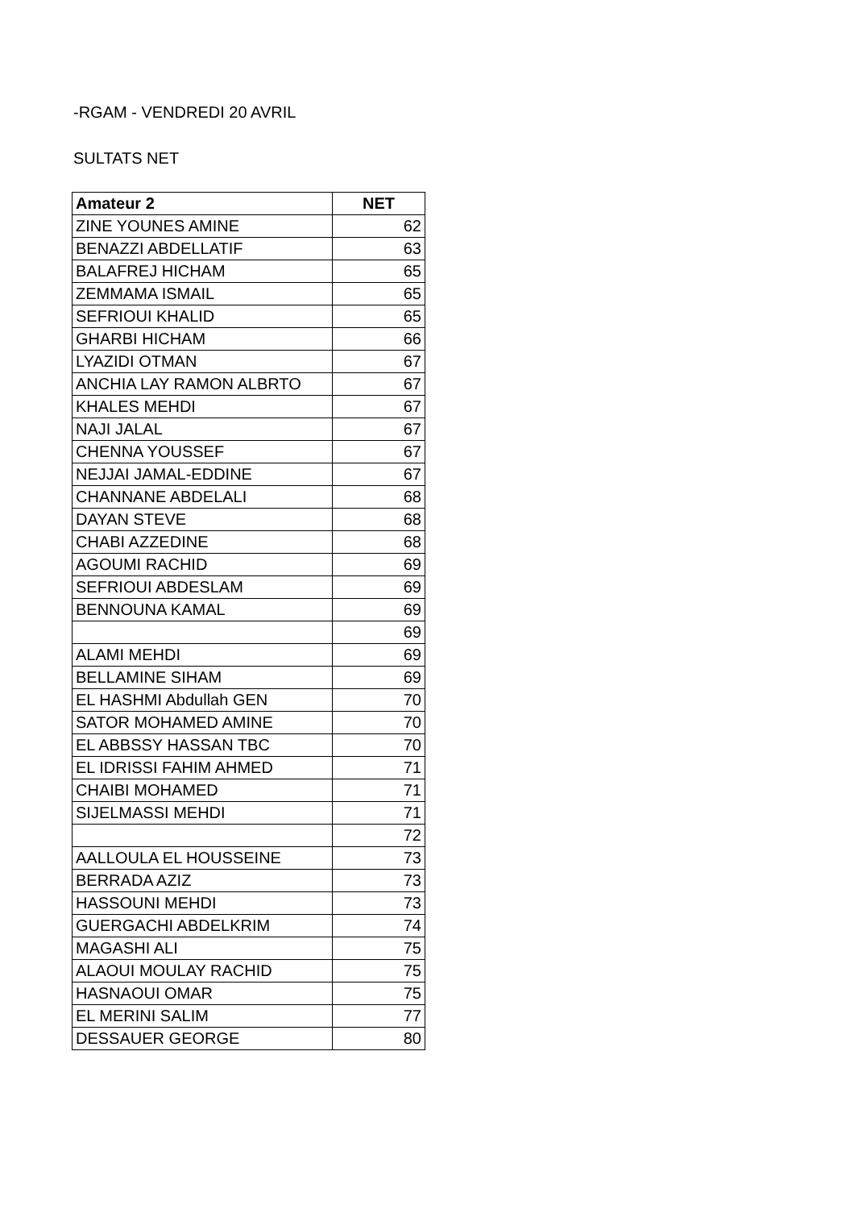-RGAM - VENDREDI 20 AVRIL
SULTATS NET
| Amateur 2 | NET |
| --- | --- |
| ZINE YOUNES AMINE | 62 |
| BENAZZI ABDELLATIF | 63 |
| BALAFREJ HICHAM | 65 |
| ZEMMAMA ISMAIL | 65 |
| SEFRIOUI KHALID | 65 |
| GHARBI HICHAM | 66 |
| LYAZIDI OTMAN | 67 |
| ANCHIA LAY RAMON ALBRTO | 67 |
| KHALES MEHDI | 67 |
| NAJI JALAL | 67 |
| CHENNA YOUSSEF | 67 |
| NEJJAI JAMAL-EDDINE | 67 |
| CHANNANE ABDELALI | 68 |
| DAYAN STEVE | 68 |
| CHABI AZZEDINE | 68 |
| AGOUMI RACHID | 69 |
| SEFRIOUI ABDESLAM | 69 |
| BENNOUNA KAMAL | 69 |
| | 69 |
| ALAMI MEHDI | 69 |
| BELLAMINE SIHAM | 69 |
| EL HASHMI Abdullah GEN | 70 |
| SATOR MOHAMED AMINE | 70 |
| EL ABBSSY HASSAN TBC | 70 |
| EL IDRISSI FAHIM AHMED | 71 |
| CHAIBI MOHAMED | 71 |
| SIJELMASSI MEHDI | 71 |
| | 72 |
| AALLOULA EL HOUSSEINE | 73 |
| BERRADA AZIZ | 73 |
| HASSOUNI MEHDI | 73 |
| GUERGACHI ABDELKRIM | 74 |
| MAGASHI ALI | 75 |
| ALAOUI MOULAY RACHID | 75 |
| HASNAOUI OMAR | 75 |
| EL MERINI SALIM | 77 |
| DESSAUER GEORGE | 80 |